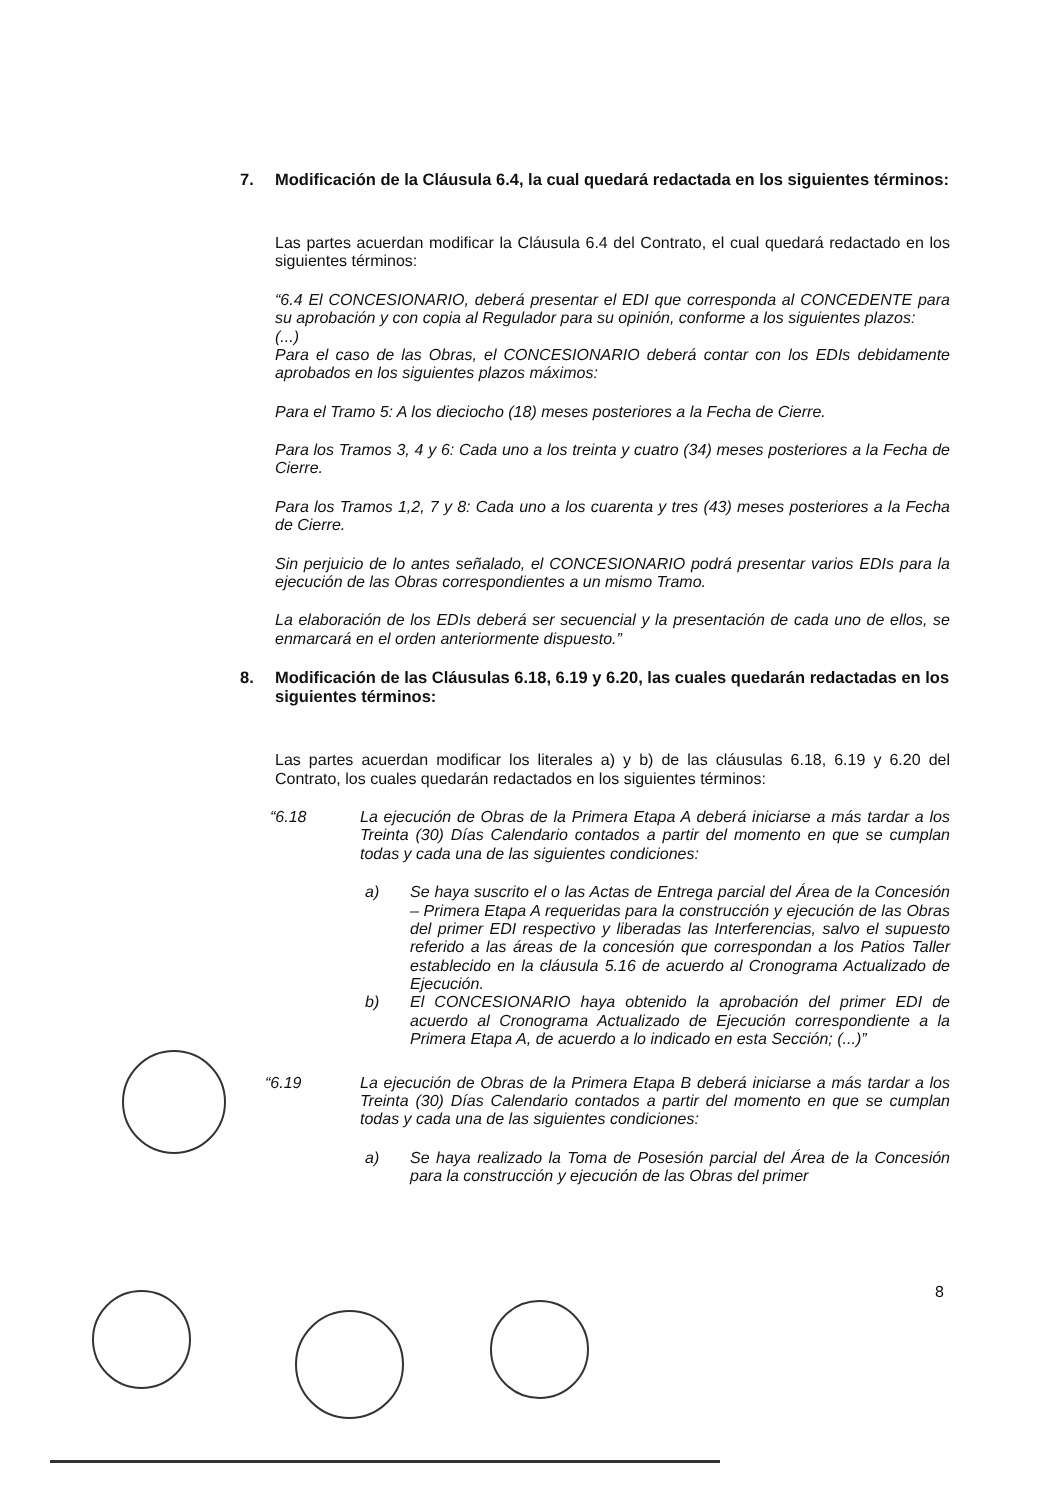7. Modificación de la Cláusula 6.4, la cual quedará redactada en los siguientes términos:
Las partes acuerdan modificar la Cláusula 6.4 del Contrato, el cual quedará redactado en los siguientes términos:
“6.4 El CONCESIONARIO, deberá presentar el EDI que corresponda al CONCEDENTE para su aprobación y con copia al Regulador para su opinión, conforme a los siguientes plazos:
(...)
Para el caso de las Obras, el CONCESIONARIO deberá contar con los EDIs debidamente aprobados en los siguientes plazos máximos:
Para el Tramo 5: A los dieciocho (18) meses posteriores a la Fecha de Cierre.
Para los Tramos 3, 4 y 6: Cada uno a los treinta y cuatro (34) meses posteriores a la Fecha de Cierre.
Para los Tramos 1,2, 7 y 8: Cada uno a los cuarenta y tres (43) meses posteriores a la Fecha de Cierre.
Sin perjuicio de lo antes señalado, el CONCESIONARIO podrá presentar varios EDIs para la ejecución de las Obras correspondientes a un mismo Tramo.
La elaboración de los EDIs deberá ser secuencial y la presentación de cada uno de ellos, se enmarcará en el orden anteriormente dispuesto.”
8. Modificación de las Cláusulas 6.18, 6.19 y 6.20, las cuales quedarán redactadas en los siguientes términos:
Las partes acuerdan modificar los literales a) y b) de las cláusulas 6.18, 6.19 y 6.20 del Contrato, los cuales quedarán redactados en los siguientes términos:
“6.18 La ejecución de Obras de la Primera Etapa A deberá iniciarse a más tardar a los Treinta (30) Días Calendario contados a partir del momento en que se cumplan todas y cada una de las siguientes condiciones:
a) Se haya suscrito el o las Actas de Entrega parcial del Área de la Concesión – Primera Etapa A requeridas para la construcción y ejecución de las Obras del primer EDI respectivo y liberadas las Interferencias, salvo el supuesto referido a las áreas de la concesión que correspondan a los Patios Taller establecido en la cláusula 5.16 de acuerdo al Cronograma Actualizado de Ejecución.
b) El CONCESIONARIO haya obtenido la aprobación del primer EDI de acuerdo al Cronograma Actualizado de Ejecución correspondiente a la Primera Etapa A, de acuerdo a lo indicado en esta Sección; (...)”
“6.19 La ejecución de Obras de la Primera Etapa B deberá iniciarse a más tardar a los Treinta (30) Días Calendario contados a partir del momento en que se cumplan todas y cada una de las siguientes condiciones:
a) Se haya realizado la Toma de Posesión parcial del Área de la Concesión para la construcción y ejecución de las Obras del primer
8